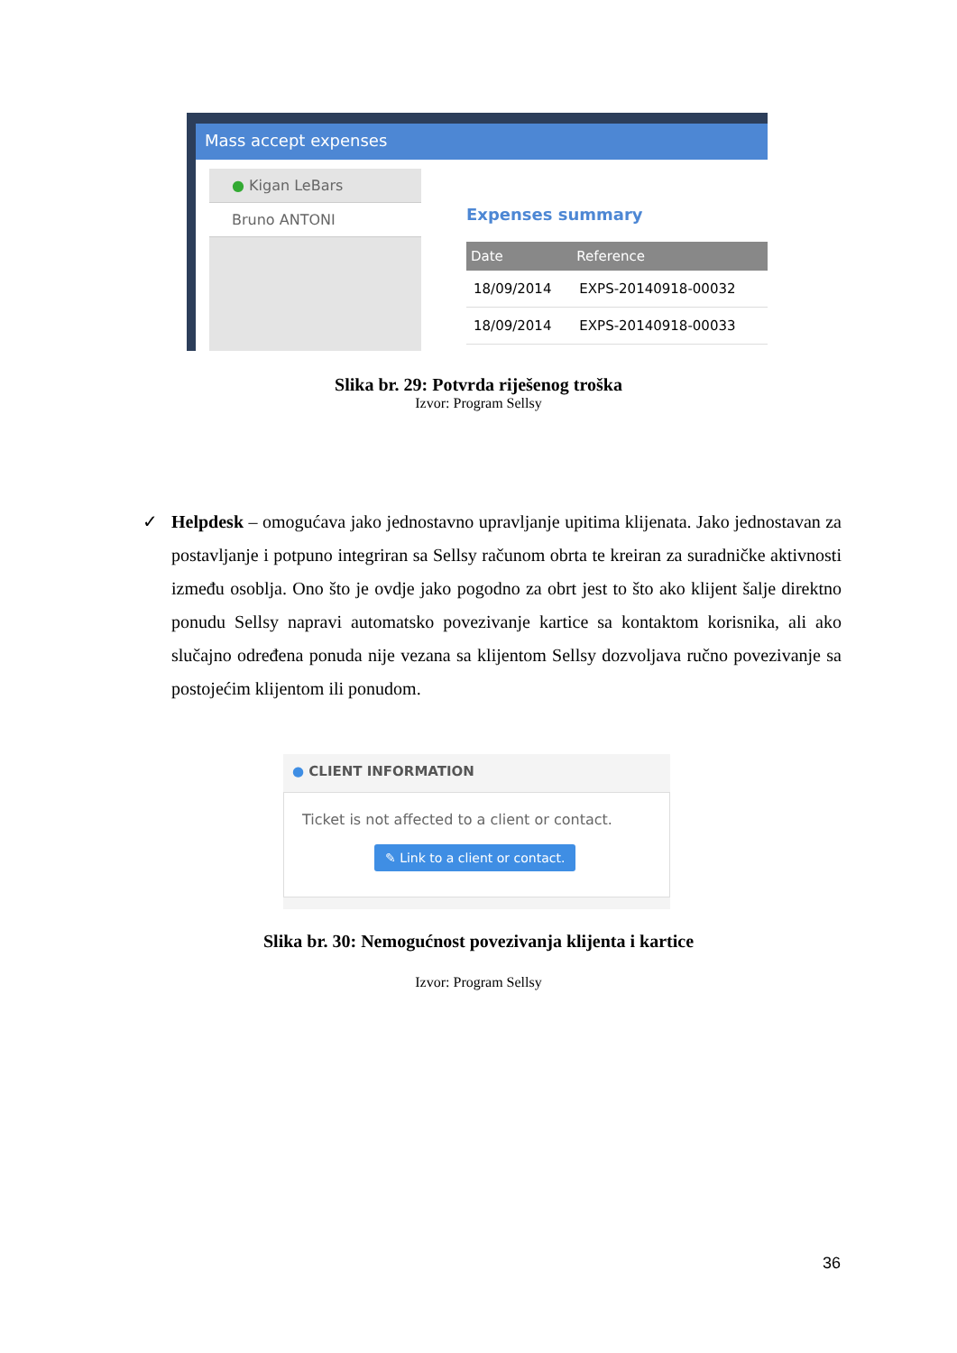Mass accept expenses
● Kigan LeBars
Bruno ANTONI
Expenses summary
| Date | Reference |
| --- | --- |
| 18/09/2014 | EXPS-20140918-00032 |
| 18/09/2014 | EXPS-20140918-00033 |
Slika br. 29: Potvrda riješenog troška
Izvor: Program Sellsy
✓ Helpdesk – omogućava jako jednostavno upravljanje upitima klijenata. Jako jednostavan za postavljanje i potpuno integriran sa Sellsy računom obrta te kreiran za suradničke aktivnosti između osoblja. Ono što je ovdje jako pogodno za obrt jest to što ako klijent šalje direktno ponudu Sellsy napravi automatsko povezivanje kartice sa kontaktom korisnika, ali ako slučajno određena ponuda nije vezana sa klijentom Sellsy dozvoljava ručno povezivanje sa postojećim klijentom ili ponudom.
● CLIENT INFORMATION
Ticket is not affected to a client or contact.
✎ Link to a client or contact.
Slika br. 30: Nemogućnost povezivanja klijenta i kartice
Izvor: Program Sellsy
36